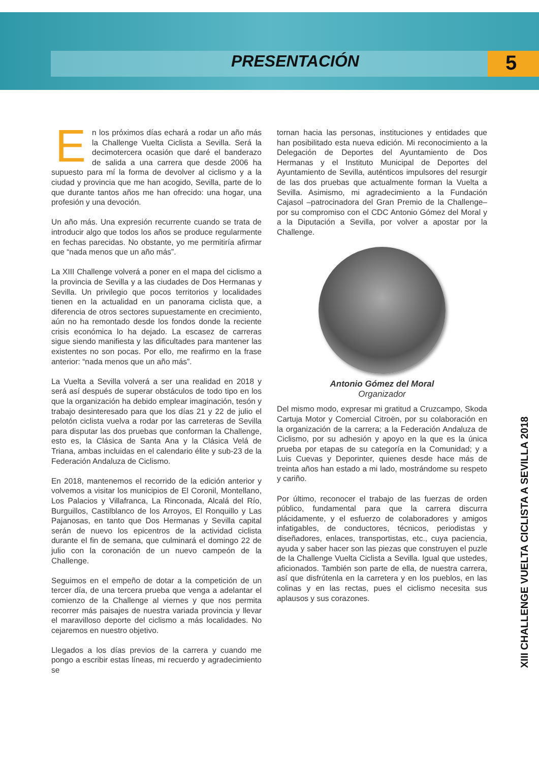PRESENTACIÓN
5
XIII CHALLENGE VUELTA CICLISTA A SEVILLA 2018
En los próximos días echará a rodar un año más la Challenge Vuelta Ciclista a Sevilla. Será la decimotercera ocasión que daré el banderazo de salida a una carrera que desde 2006 ha supuesto para mí la forma de devolver al ciclismo y a la ciudad y provincia que me han acogido, Sevilla, parte de lo que durante tantos años me han ofrecido: una hogar, una profesión y una devoción.
Un año más. Una expresión recurrente cuando se trata de introducir algo que todos los años se produce regularmente en fechas parecidas. No obstante, yo me permitiría afirmar que “nada menos que un año más”.
La XIII Challenge volverá a poner en el mapa del ciclismo a la provincia de Sevilla y a las ciudades de Dos Hermanas y Sevilla. Un privilegio que pocos territorios y localidades tienen en la actualidad en un panorama ciclista que, a diferencia de otros sectores supuestamente en crecimiento, aún no ha remontado desde los fondos donde la reciente crisis económica lo ha dejado. La escasez de carreras sigue siendo manifiesta y las dificultades para mantener las existentes no son pocas. Por ello, me reafirmo en la frase anterior: “nada menos que un año más”.
La Vuelta a Sevilla volverá a ser una realidad en 2018 y será así después de superar obstáculos de todo tipo en los que la organización ha debido emplear imaginación, tesón y trabajo desinteresado para que los días 21 y 22 de julio el pelotón ciclista vuelva a rodar por las carreteras de Sevilla para disputar las dos pruebas que conforman la Challenge, esto es, la Clásica de Santa Ana y la Clásica Velá de Triana, ambas incluidas en el calendario élite y sub-23 de la Federación Andaluza de Ciclismo.
En 2018, mantenemos el recorrido de la edición anterior y volvemos a visitar los municipios de El Coronil, Montellano, Los Palacios y Villafranca, La Rinconada, Alcalá del Río, Burguillos, Castilblanco de los Arroyos, El Ronquillo y Las Pajanosas, en tanto que Dos Hermanas y Sevilla capital serán de nuevo los epicentros de la actividad ciclista durante el fin de semana, que culminará el domingo 22 de julio con la coronación de un nuevo campeón de la Challenge.
Seguimos en el empeño de dotar a la competición de un tercer día, de una tercera prueba que venga a adelantar el comienzo de la Challenge al viernes y que nos permita recorrer más paisajes de nuestra variada provincia y llevar el maravilloso deporte del ciclismo a más localidades. No cejaremos en nuestro objetivo.
Llegados a los días previos de la carrera y cuando me pongo a escribir estas líneas, mi recuerdo y agradecimiento se
tornan hacia las personas, instituciones y entidades que han posibilitado esta nueva edición. Mi reconocimiento a la Delegación de Deportes del Ayuntamiento de Dos Hermanas y el Instituto Municipal de Deportes del Ayuntamiento de Sevilla, auténticos impulsores del resurgir de las dos pruebas que actualmente forman la Vuelta a Sevilla. Asimismo, mi agradecimiento a la Fundación Cajasol –patrocinadora del Gran Premio de la Challenge– por su compromiso con el CDC Antonio Gómez del Moral y a la Diputación a Sevilla, por volver a apostar por la Challenge.
Antonio Gómez del Moral
Organizador
Del mismo modo, expresar mi gratitud a Cruzcampo, Skoda Cartuja Motor y Comercial Citroën, por su colaboración en la organización de la carrera; a la Federación Andaluza de Ciclismo, por su adhesión y apoyo en la que es la única prueba por etapas de su categoría en la Comunidad; y a Luis Cuevas y Deporinter, quienes desde hace más de treinta años han estado a mi lado, mostrándome su respeto y cariño.
Por último, reconocer el trabajo de las fuerzas de orden público, fundamental para que la carrera discurra plácidamente, y el esfuerzo de colaboradores y amigos infatigables, de conductores, técnicos, periodistas y diseñadores, enlaces, transportistas, etc., cuya paciencia, ayuda y saber hacer son las piezas que construyen el puzle de la Challenge Vuelta Ciclista a Sevilla. Igual que ustedes, aficionados. También son parte de ella, de nuestra carrera, así que disfrútenla en la carretera y en los pueblos, en las colinas y en las rectas, pues el ciclismo necesita sus aplausos y sus corazones.